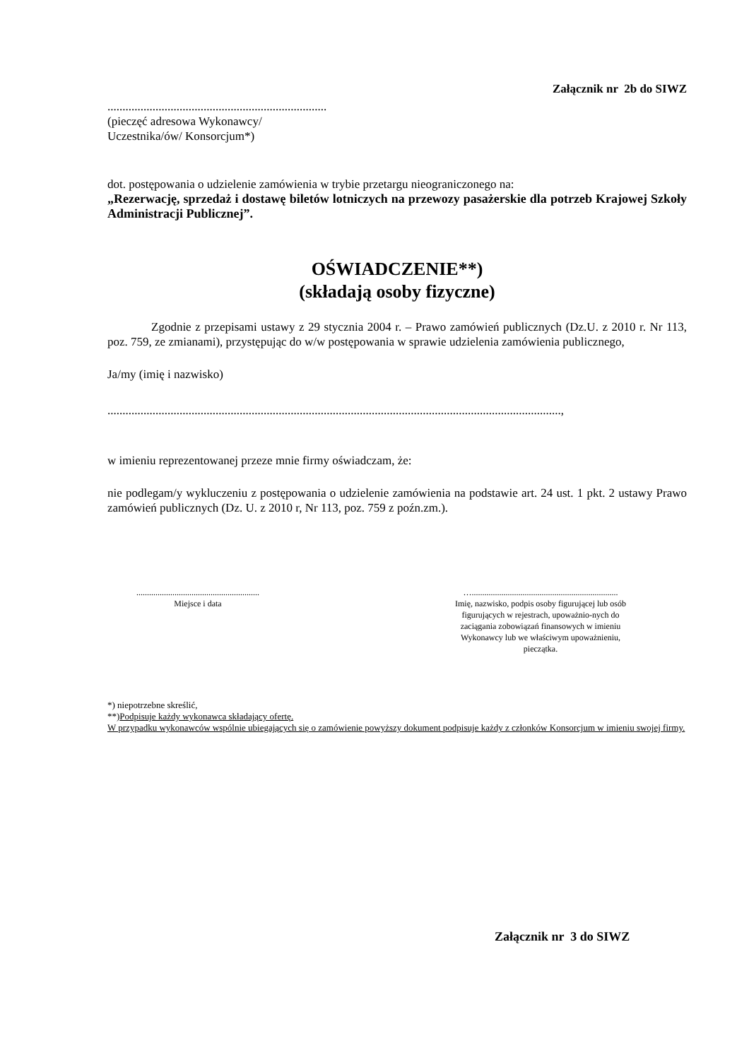Załącznik nr 2b do SIWZ
.........................................................................
(pieczęć adresowa Wykonawcy/
Uczestnika/ów/ Konsorcjum*)
dot. postępowania o udzielenie zamówienia w trybie przetargu nieograniczonego na:
„Rezerwację, sprzedaż i dostawę biletów lotniczych na przewozy pasażerskie dla potrzeb Krajowej Szkoły Administracji Publicznej”.
OŚWIADCZENIE**)
(składają osoby fizyczne)
Zgodnie z przepisami ustawy z 29 stycznia 2004 r. – Prawo zamówień publicznych (Dz.U. z 2010 r. Nr 113, poz. 759, ze zmianami), przystępując do w/w postępowania w sprawie udzielenia zamówienia publicznego,
Ja/my (imię i nazwisko)
.......................................................................................................................................................,
w imieniu reprezentowanej przeze mnie firmy oświadczam, że:
nie podlegam/y wykluczeniu z postępowania o udzielenie zamówienia na podstawie art. 24 ust. 1 pkt. 2 ustawy Prawo zamówień publicznych (Dz. U. z 2010 r, Nr 113, poz. 759 z poźn.zm.).
..........................................................
Miejsce i data
….....................................................................
Imię, nazwisko, podpis osoby figurującej lub osób figurujących w rejestrach, upoważnio-nych do zaciągania zobowiązań finansowych w imieniu Wykonawcy lub we właściwym upoważnieniu, pieczątka.
*) niepotrzebne skreślić,
**)Podpisuje każdy wykonawca składający ofertę.
W przypadku wykonawców wspólnie ubiegających się o zamówienie powyższy dokument podpisuje każdy z członków Konsorcjum w imieniu swojej firmy.
Załącznik nr 3 do SIWZ